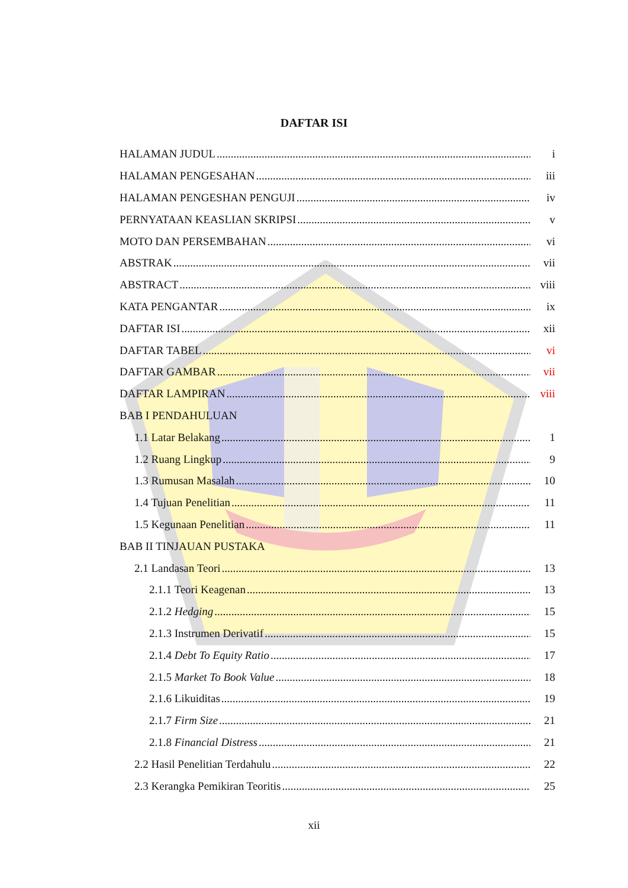DAFTAR ISI
HALAMAN JUDUL i
HALAMAN PENGESAHAN iii
HALAMAN PENGESHAN PENGUJI iv
PERNYATAAN KEASLIAN SKRIPSI v
MOTO DAN PERSEMBAHAN vi
ABSTRAK vii
ABSTRACT viii
KATA PENGANTAR ix
DAFTAR ISI xii
DAFTAR TABEL vi
DAFTAR GAMBAR vii
DAFTAR LAMPIRAN viii
BAB I PENDAHULUAN
1.1 Latar Belakang 1
1.2 Ruang Lingkup 9
1.3 Rumusan Masalah 10
1.4 Tujuan Penelitian 11
1.5 Kegunaan Penelitian 11
BAB II TINJAUAN PUSTAKA
2.1 Landasan Teori 13
2.1.1 Teori Keagenan 13
2.1.2 Hedging 15
2.1.3 Instrumen Derivatif 15
2.1.4 Debt To Equity Ratio 17
2.1.5 Market To Book Value 18
2.1.6 Likuiditas 19
2.1.7 Firm Size 21
2.1.8 Financial Distress 21
2.2 Hasil Penelitian Terdahulu 22
2.3 Kerangka Pemikiran Teoritis 25
xii